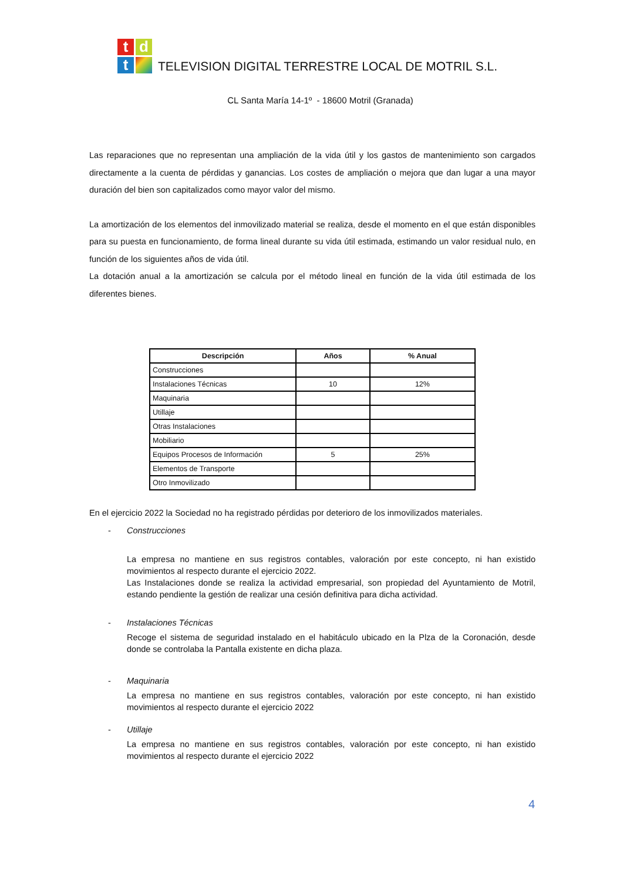t
d
t
TELEVISION DIGITAL TERRESTRE LOCAL DE MOTRIL S.L.
CL Santa María 14-1º - 18600 Motril (Granada)
Las reparaciones que no representan una ampliación de la vida útil y los gastos de mantenimiento son cargados directamente a la cuenta de pérdidas y ganancias. Los costes de ampliación o mejora que dan lugar a una mayor duración del bien son capitalizados como mayor valor del mismo.
La amortización de los elementos del inmovilizado material se realiza, desde el momento en el que están disponibles para su puesta en funcionamiento, de forma lineal durante su vida útil estimada, estimando un valor residual nulo, en función de los siguientes años de vida útil.
La dotación anual a la amortización se calcula por el método lineal en función de la vida útil estimada de los diferentes bienes.
| Descripción | Años | % Anual |
| --- | --- | --- |
| Construcciones | | |
| Instalaciones Técnicas | 10 | 12% |
| Maquinaria | | |
| Utillaje | | |
| Otras Instalaciones | | |
| Mobiliario | | |
| Equipos Procesos de Información | 5 | 25% |
| Elementos de Transporte | | |
| Otro Inmovilizado | | |
En el ejercicio 2022 la Sociedad no ha registrado pérdidas por deterioro de los inmovilizados materiales.
- Construcciones
La empresa no mantiene en sus registros contables, valoración por este concepto, ni han existido movimientos al respecto durante el ejercicio 2022.
Las Instalaciones donde se realiza la actividad empresarial, son propiedad del Ayuntamiento de Motril, estando pendiente la gestión de realizar una cesión definitiva para dicha actividad.
- Instalaciones Técnicas
Recoge el sistema de seguridad instalado en el habitáculo ubicado en la Plza de la Coronación, desde donde se controlaba la Pantalla existente en dicha plaza.
- Maquinaria
La empresa no mantiene en sus registros contables, valoración por este concepto, ni han existido movimientos al respecto durante el ejercicio 2022
- Utillaje
La empresa no mantiene en sus registros contables, valoración por este concepto, ni han existido movimientos al respecto durante el ejercicio 2022
4